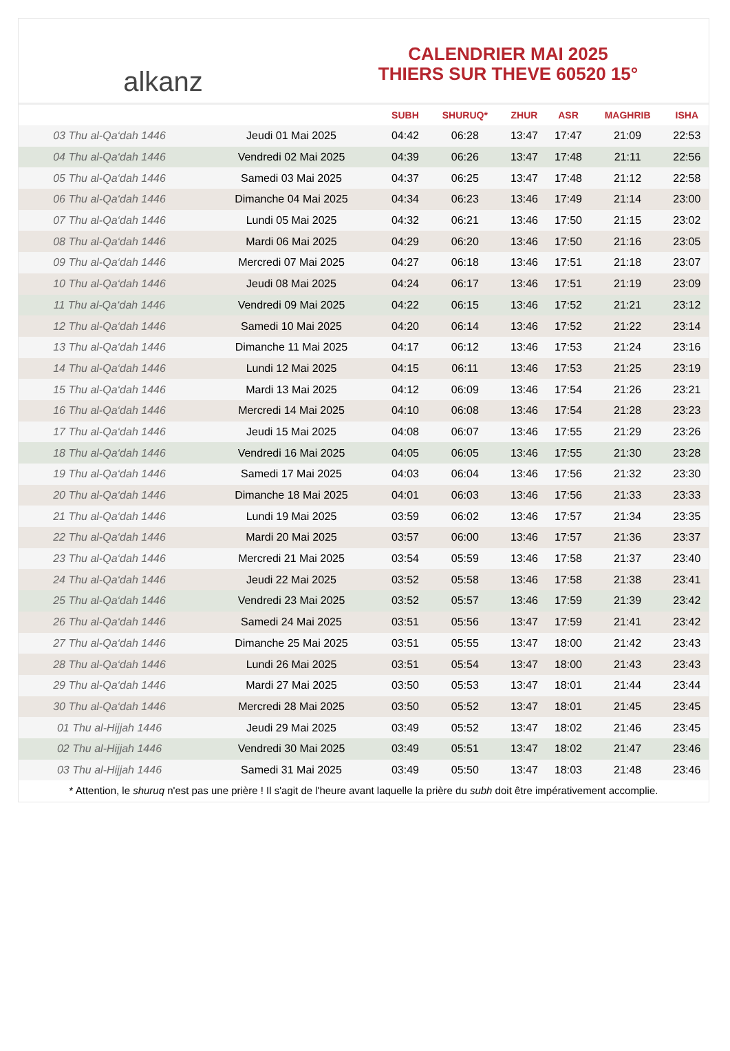alkanz
CALENDRIER MAI 2025
THIERS SUR THEVE 60520 15°
| | | SUBH | SHURUQ* | ZHUR | ASR | MAGHRIB | ISHA |
| --- | --- | --- | --- | --- | --- | --- | --- |
| 03 Thu al-Qa‘dah 1446 | Jeudi 01 Mai 2025 | 04:42 | 06:28 | 13:47 | 17:47 | 21:09 | 22:53 |
| 04 Thu al-Qa‘dah 1446 | Vendredi 02 Mai 2025 | 04:39 | 06:26 | 13:47 | 17:48 | 21:11 | 22:56 |
| 05 Thu al-Qa‘dah 1446 | Samedi 03 Mai 2025 | 04:37 | 06:25 | 13:47 | 17:48 | 21:12 | 22:58 |
| 06 Thu al-Qa‘dah 1446 | Dimanche 04 Mai 2025 | 04:34 | 06:23 | 13:46 | 17:49 | 21:14 | 23:00 |
| 07 Thu al-Qa‘dah 1446 | Lundi 05 Mai 2025 | 04:32 | 06:21 | 13:46 | 17:50 | 21:15 | 23:02 |
| 08 Thu al-Qa‘dah 1446 | Mardi 06 Mai 2025 | 04:29 | 06:20 | 13:46 | 17:50 | 21:16 | 23:05 |
| 09 Thu al-Qa‘dah 1446 | Mercredi 07 Mai 2025 | 04:27 | 06:18 | 13:46 | 17:51 | 21:18 | 23:07 |
| 10 Thu al-Qa‘dah 1446 | Jeudi 08 Mai 2025 | 04:24 | 06:17 | 13:46 | 17:51 | 21:19 | 23:09 |
| 11 Thu al-Qa‘dah 1446 | Vendredi 09 Mai 2025 | 04:22 | 06:15 | 13:46 | 17:52 | 21:21 | 23:12 |
| 12 Thu al-Qa‘dah 1446 | Samedi 10 Mai 2025 | 04:20 | 06:14 | 13:46 | 17:52 | 21:22 | 23:14 |
| 13 Thu al-Qa‘dah 1446 | Dimanche 11 Mai 2025 | 04:17 | 06:12 | 13:46 | 17:53 | 21:24 | 23:16 |
| 14 Thu al-Qa‘dah 1446 | Lundi 12 Mai 2025 | 04:15 | 06:11 | 13:46 | 17:53 | 21:25 | 23:19 |
| 15 Thu al-Qa‘dah 1446 | Mardi 13 Mai 2025 | 04:12 | 06:09 | 13:46 | 17:54 | 21:26 | 23:21 |
| 16 Thu al-Qa‘dah 1446 | Mercredi 14 Mai 2025 | 04:10 | 06:08 | 13:46 | 17:54 | 21:28 | 23:23 |
| 17 Thu al-Qa‘dah 1446 | Jeudi 15 Mai 2025 | 04:08 | 06:07 | 13:46 | 17:55 | 21:29 | 23:26 |
| 18 Thu al-Qa‘dah 1446 | Vendredi 16 Mai 2025 | 04:05 | 06:05 | 13:46 | 17:55 | 21:30 | 23:28 |
| 19 Thu al-Qa‘dah 1446 | Samedi 17 Mai 2025 | 04:03 | 06:04 | 13:46 | 17:56 | 21:32 | 23:30 |
| 20 Thu al-Qa‘dah 1446 | Dimanche 18 Mai 2025 | 04:01 | 06:03 | 13:46 | 17:56 | 21:33 | 23:33 |
| 21 Thu al-Qa‘dah 1446 | Lundi 19 Mai 2025 | 03:59 | 06:02 | 13:46 | 17:57 | 21:34 | 23:35 |
| 22 Thu al-Qa‘dah 1446 | Mardi 20 Mai 2025 | 03:57 | 06:00 | 13:46 | 17:57 | 21:36 | 23:37 |
| 23 Thu al-Qa‘dah 1446 | Mercredi 21 Mai 2025 | 03:54 | 05:59 | 13:46 | 17:58 | 21:37 | 23:40 |
| 24 Thu al-Qa‘dah 1446 | Jeudi 22 Mai 2025 | 03:52 | 05:58 | 13:46 | 17:58 | 21:38 | 23:41 |
| 25 Thu al-Qa‘dah 1446 | Vendredi 23 Mai 2025 | 03:52 | 05:57 | 13:46 | 17:59 | 21:39 | 23:42 |
| 26 Thu al-Qa‘dah 1446 | Samedi 24 Mai 2025 | 03:51 | 05:56 | 13:47 | 17:59 | 21:41 | 23:42 |
| 27 Thu al-Qa‘dah 1446 | Dimanche 25 Mai 2025 | 03:51 | 05:55 | 13:47 | 18:00 | 21:42 | 23:43 |
| 28 Thu al-Qa‘dah 1446 | Lundi 26 Mai 2025 | 03:51 | 05:54 | 13:47 | 18:00 | 21:43 | 23:43 |
| 29 Thu al-Qa‘dah 1446 | Mardi 27 Mai 2025 | 03:50 | 05:53 | 13:47 | 18:01 | 21:44 | 23:44 |
| 30 Thu al-Qa‘dah 1446 | Mercredi 28 Mai 2025 | 03:50 | 05:52 | 13:47 | 18:01 | 21:45 | 23:45 |
| 01 Thu al-Hijjah 1446 | Jeudi 29 Mai 2025 | 03:49 | 05:52 | 13:47 | 18:02 | 21:46 | 23:45 |
| 02 Thu al-Hijjah 1446 | Vendredi 30 Mai 2025 | 03:49 | 05:51 | 13:47 | 18:02 | 21:47 | 23:46 |
| 03 Thu al-Hijjah 1446 | Samedi 31 Mai 2025 | 03:49 | 05:50 | 13:47 | 18:03 | 21:48 | 23:46 |
* Attention, le shuruq n'est pas une prière ! Il s'agit de l'heure avant laquelle la prière du subh doit être impérativement accomplie.